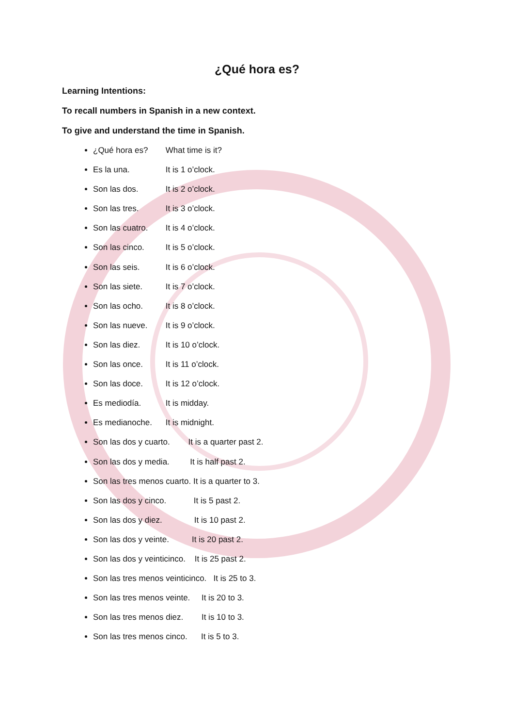¿Qué hora es?
Learning Intentions:
To recall numbers in Spanish in a new context.
To give and understand the time in Spanish.
¿Qué hora es? What time is it?
Es la una. It is 1 o’clock.
Son las dos. It is 2 o’clock.
Son las tres. It is 3 o’clock.
Son las cuatro. It is 4 o’clock.
Son las cinco. It is 5 o’clock.
Son las seis. It is 6 o’clock.
Son las siete. It is 7 o’clock.
Son las ocho. It is 8 o’clock.
Son las nueve. It is 9 o’clock.
Son las diez. It is 10 o’clock.
Son las once. It is 11 o’clock.
Son las doce. It is 12 o’clock.
Es mediodía. It is midday.
Es medianoche. It is midnight.
Son las dos y cuarto. It is a quarter past 2.
Son las dos y media. It is half past 2.
Son las tres menos cuarto. It is a quarter to 3.
Son las dos y cinco. It is 5 past 2.
Son las dos y diez. It is 10 past 2.
Son las dos y veinte. It is 20 past 2.
Son las dos y veinticinco. It is 25 past 2.
Son las tres menos veinticinco. It is 25 to 3.
Son las tres menos veinte. It is 20 to 3.
Son las tres menos diez. It is 10 to 3.
Son las tres menos cinco. It is 5 to 3.